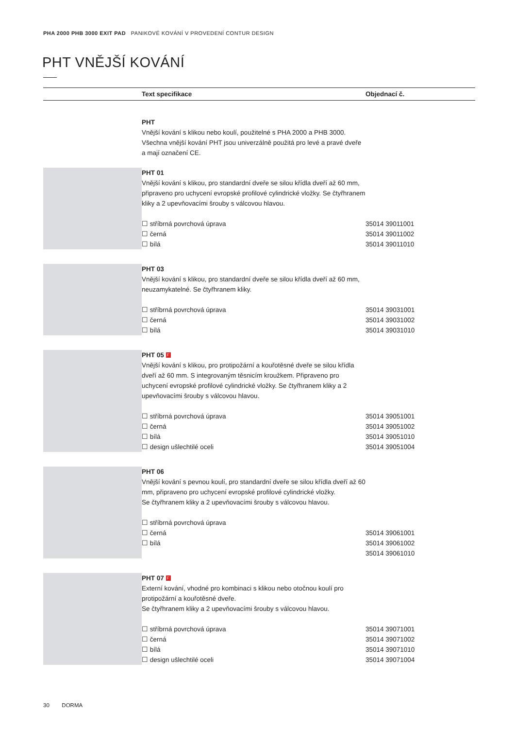PHA 2000 PHB 3000 EXIT PAD PANIKOVÉ KOVÁNÍ V PROVEDENÍ CONTUR DESIGN
PHT VNĚJŠÍ KOVÁNÍ
| | | Text specifikace | Objednací č. |
| --- | --- | --- | --- |
| | | PHT Vnější kování s klikou nebo koulí, použitelné s PHA 2000 a PHB 3000. Všechna vnější kování PHT jsou univerzálně použitá pro levé a pravé dveře a mají označení CE. | |
| | | PHT 01 Vnější kování s klikou, pro standardní dveře se silou křídla dveří až 60 mm, připraveno pro uchycení evropské profilové cylindrické vložky. Se čtyřhranem kliky a 2 upevňovacími šrouby s válcovou hlavou. ☐ stříbrná povrchová úprava ☐ černá ☐ bílá | 35014 39011001 35014 39011002 35014 39011010 |
| | | PHT 03 Vnější kování s klikou, pro standardní dveře se silou křídla dveří až 60 mm, neuzamykatelné. Se čtyřhranem kliky. ☐ stříbrná povrchová úprava ☐ černá ☐ bílá | 35014 39031001 35014 39031002 35014 39031010 |
| | | PHT 05 F Vnější kování s klikou, pro protipožární a kouřotěsné dveře se silou křídla dveří až 60 mm. S integrovaným těsnicím kroužkem. Připraveno pro uchycení evropské profilové cylindrické vložky. Se čtyřhranem kliky a 2 upevňovacími šrouby s válcovou hlavou. ☐ stříbrná povrchová úprava ☐ černá ☐ bílá ☐ design ušlechtilé oceli | 35014 39051001 35014 39051002 35014 39051010 35014 39051004 |
| | | PHT 06 Vnější kování s pevnou koulí, pro standardní dveře se silou křídla dveří až 60 mm, připraveno pro uchycení evropské profilové cylindrické vložky. Se čtyřhranem kliky a 2 upevňovacími šrouby s válcovou hlavou. ☐ stříbrná povrchová úprava ☐ černá ☐ bílá | 35014 39061001 35014 39061002 35014 39061010 |
| | | PHT 07 F Externí kování, vhodné pro kombinaci s klikou nebo otočnou koulí pro protipožární a kouřotěsné dveře. Se čtyřhranem kliky a 2 upevňovacími šrouby s válcovou hlavou. ☐ stříbrná povrchová úprava ☐ černá ☐ bílá ☐ design ušlechtilé oceli | 35014 39071001 35014 39071002 35014 39071010 35014 39071004 |
30 DORMA